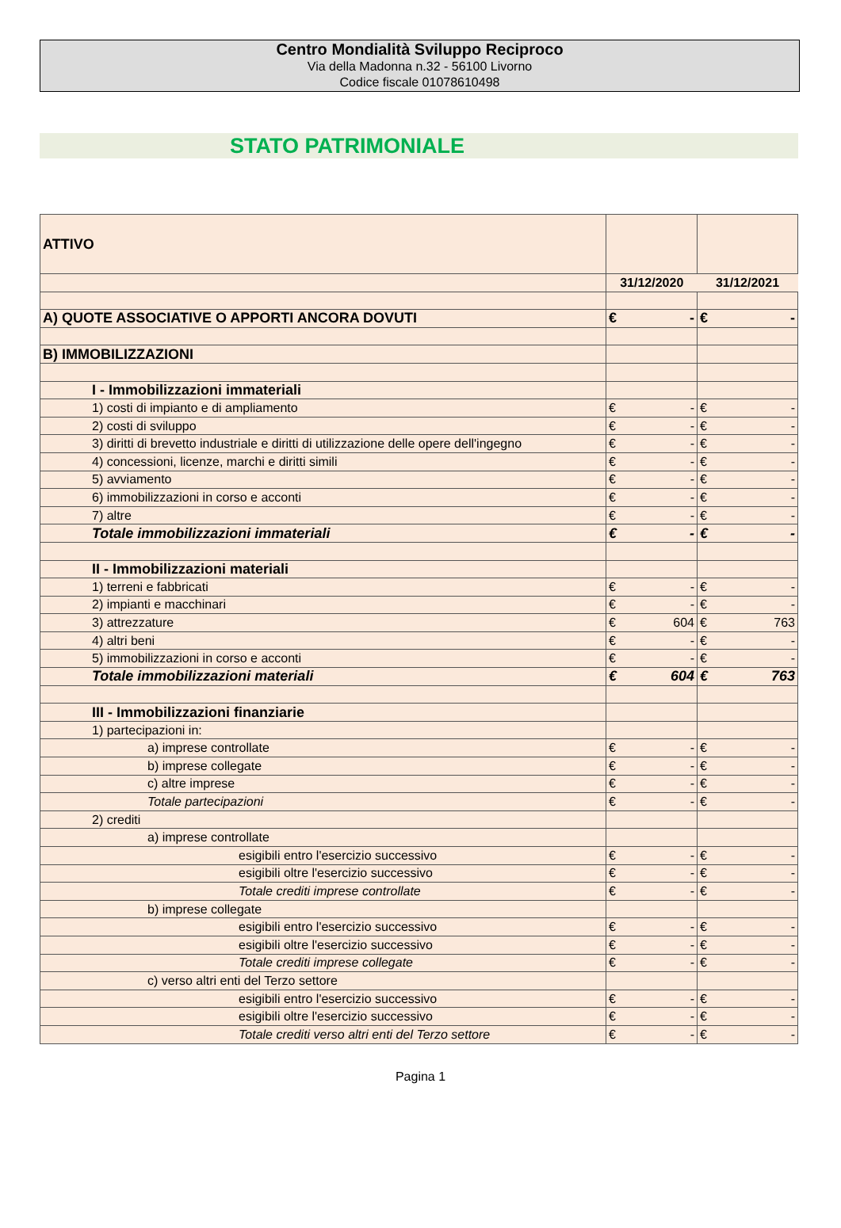Centro Mondialità Sviluppo Reciproco
Via della Madonna n.32 - 56100 Livorno
Codice fiscale 01078610498
STATO PATRIMONIALE
| ATTIVO | | |
| | 31/12/2020 | 31/12/2021 |
| A) QUOTE ASSOCIATIVE O APPORTI ANCORA DOVUTI | € - | € - |
| B) IMMOBILIZZAZIONI | | |
| I - Immobilizzazioni immateriali | | |
| 1) costi di impianto e di ampliamento | € - | € - |
| 2) costi di sviluppo | € - | € - |
| 3) diritti di brevetto industriale e diritti di utilizzazione delle opere dell'ingegno | € - | € - |
| 4) concessioni, licenze, marchi e diritti simili | € - | € - |
| 5) avviamento | € - | € - |
| 6) immobilizzazioni in corso e acconti | € - | € - |
| 7) altre | € - | € - |
| Totale immobilizzazioni immateriali | € - | € - |
| II - Immobilizzazioni materiali | | |
| 1) terreni e fabbricati | € - | € - |
| 2) impianti e macchinari | € - | € - |
| 3) attrezzature | € 604 | € 763 |
| 4) altri beni | € - | € - |
| 5) immobilizzazioni in corso e acconti | € - | € - |
| Totale immobilizzazioni materiali | € 604 | € 763 |
| III - Immobilizzazioni finanziarie | | |
| 1) partecipazioni in: | | |
| a) imprese controllate | € - | € - |
| b) imprese collegate | € - | € - |
| c) altre imprese | € - | € - |
| Totale partecipazioni | € - | € - |
| 2) crediti | | |
| a) imprese controllate | | |
| esigibili entro l'esercizio successivo | € - | € - |
| esigibili oltre l'esercizio successivo | € - | € - |
| Totale crediti imprese controllate | € - | € - |
| b) imprese collegate | | |
| esigibili entro l'esercizio successivo | € - | € - |
| esigibili oltre l'esercizio successivo | € - | € - |
| Totale crediti imprese collegate | € - | € - |
| c) verso altri enti del Terzo settore | | |
| esigibili entro l'esercizio successivo | € - | € - |
| esigibili oltre l'esercizio successivo | € - | € - |
| Totale crediti verso altri enti del Terzo settore | € - | € - |
Pagina 1